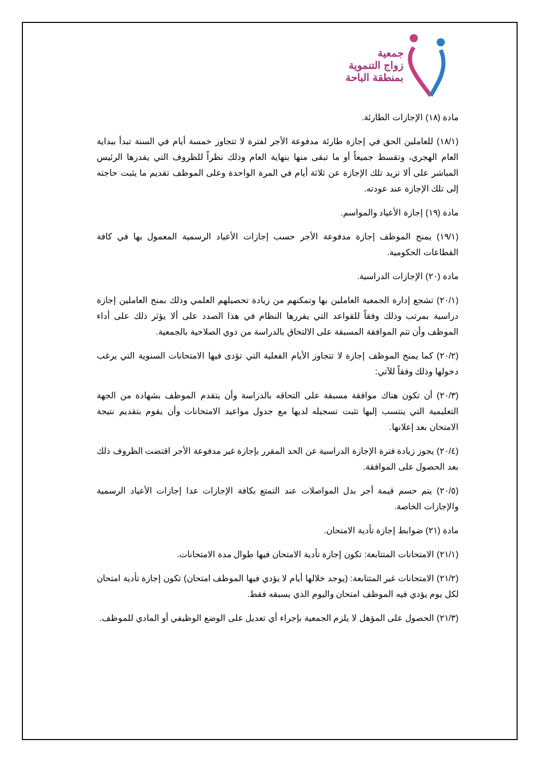جمعية
زواج التنموية
بمنطقة الباحة
مادة (١٨) الإجازات الطارئة.
(١٨/١) للعاملين الحق في إجازة طارئة مدفوعة الأجر لفترة لا تتجاوز خمسة أيام في السنة تبدأ ببداية العام الهجري، وتقسط جميعاً أو ما تبقى منها بنهاية العام وذلك نظراً للظروف التي يقدرها الرئيس المباشر على ألا تزيد تلك الإجازة عن ثلاثة أيام في المرة الواحدة وعلى الموظف تقديم ما يثبت حاجته إلى تلك الإجازة عند عودته.
مادة (١٩) إجازة الأعياد والمواسم.
(١٩/١) يمنح الموظف إجازة مدفوعة الأجر حسب إجازات الأعياد الرسمية المعمول بها في كافة القطاعات الحكومية.
مادة (٢٠) الإجازات الدراسية.
(٢٠/١) تشجع إدارة الجمعية العاملين بها وتمكنهم من زيادة تحصيلهم العلمي وذلك بمنح العاملين إجازة دراسية بمرتب وذلك وفقاً للقواعد التي يقررها النظام في هذا الصدد على ألا يؤثر ذلك على أداء الموظف وأن تتم الموافقة المسبقة على الالتحاق بالدراسة من ذوي الصلاحية بالجمعية.
(٢٠/٢) كما يمنح الموظف إجازة لا تتجاوز الأيام الفعلية التي تؤدى فيها الامتحانات السنوية التي يرغب دخولها وذلك وفقاً للآتي:
(٢٠/٣) أن تكون هناك موافقة مسبقة على التحاقه بالدراسة وأن يتقدم الموظف بشهادة من الجهة التعليمية التي ينتسب إليها تثبت تسجيله لديها مع جدول مواعيد الامتحانات وأن يقوم بتقديم نتيجة الامتحان بعد إعلانها.
(٢٠/٤) يجوز زيادة فترة الإجازة الدراسية عن الحد المقرر بإجازة غير مدفوعة الأجر اقتضت الظروف ذلك بعد الحصول على الموافقة.
(٢٠/٥) يتم حسم قيمة أجر بدل المواصلات عند التمتع بكافة الإجازات عدا إجازات الأعياد الرسمية والإجازات الخاصة.
مادة (٢١) ضوابط إجازة تأدية الامتحان.
(٢١/١) الامتحانات المتتابعة: تكون إجازة تأدية الامتحان فيها طوال مدة الامتحانات.
(٢١/٢) الامتحانات غير المتتابعة: (يوجد خلالها أيام لا يؤدي فيها الموظف امتحان) تكون إجازة تأدية امتحان لكل يوم يؤدي فيه الموظف امتحان واليوم الذي يسبقه فقط.
(٢١/٣) الحصول على المؤهل لا يلزم الجمعية بإجراء أي تعديل على الوضع الوظيفي أو المادي للموظف.